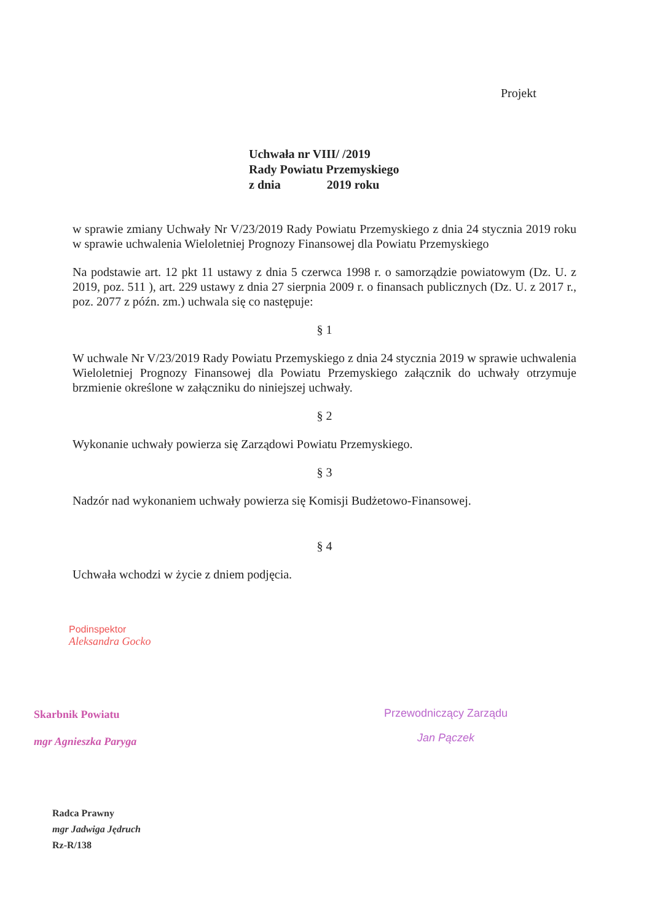Projekt
Uchwała nr VIII/ /2019
Rady Powiatu Przemyskiego
z dnia 2019 roku
w sprawie zmiany Uchwały Nr V/23/2019 Rady Powiatu Przemyskiego z dnia 24 stycznia 2019 roku w sprawie uchwalenia Wieloletniej Prognozy Finansowej dla Powiatu Przemyskiego
Na podstawie art. 12 pkt 11 ustawy z dnia 5 czerwca 1998 r. o samorządzie powiatowym (Dz. U. z 2019, poz. 511 ), art. 229 ustawy z dnia 27 sierpnia 2009 r. o finansach publicznych (Dz. U. z 2017 r., poz. 2077 z późn. zm.) uchwala się co następuje:
§ 1
W uchwale Nr V/23/2019 Rady Powiatu Przemyskiego z dnia 24 stycznia 2019 w sprawie uchwalenia Wieloletniej Prognozy Finansowej dla Powiatu Przemyskiego załącznik do uchwały otrzymuje brzmienie określone w załączniku do niniejszej uchwały.
§ 2
Wykonanie uchwały powierza się Zarządowi Powiatu Przemyskiego.
§ 3
Nadzór nad wykonaniem uchwały powierza się Komisji Budżetowo-Finansowej.
§ 4
Uchwała wchodzi w życie z dniem podjęcia.
Podinspektor
Aleksandra Gocko
Skarbnik Powiatu
mgr Agnieszka Paryga
Radca Prawny
mgr Jadwiga Jędruch
Rz-R/138
Przewodniczący Zarządu
Jan Pączek